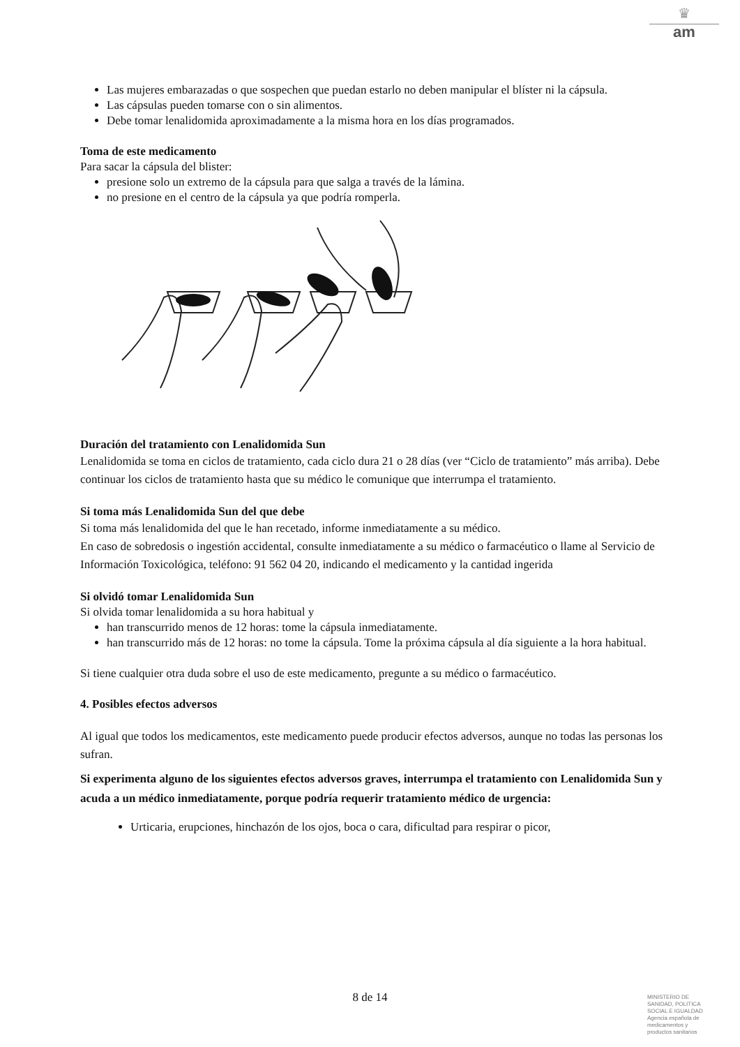♛
am
Las mujeres embarazadas o que sospechen que puedan estarlo no deben manipular el blíster ni la cápsula.
Las cápsulas pueden tomarse con o sin alimentos.
Debe tomar lenalidomida aproximadamente a la misma hora en los días programados.
Toma de este medicamento
Para sacar la cápsula del blister:
presione solo un extremo de la cápsula para que salga a través de la lámina.
no presione en el centro de la cápsula ya que podría romperla.
Duración del tratamiento con Lenalidomida Sun
Lenalidomida se toma en ciclos de tratamiento, cada ciclo dura 21 o 28 días (ver “Ciclo de tratamiento” más arriba). Debe continuar los ciclos de tratamiento hasta que su médico le comunique que interrumpa el tratamiento.
Si toma más Lenalidomida Sun del que debe
Si toma más lenalidomida del que le han recetado, informe inmediatamente a su médico.
En caso de sobredosis o ingestión accidental, consulte inmediatamente a su médico o farmacéutico o llame al Servicio de Información Toxicológica, teléfono: 91 562 04 20, indicando el medicamento y la cantidad ingerida
Si olvidó tomar Lenalidomida Sun
Si olvida tomar lenalidomida a su hora habitual y
han transcurrido menos de 12 horas: tome la cápsula inmediatamente.
han transcurrido más de 12 horas: no tome la cápsula. Tome la próxima cápsula al día siguiente a la hora habitual.
Si tiene cualquier otra duda sobre el uso de este medicamento, pregunte a su médico o farmacéutico.
4. Posibles efectos adversos
Al igual que todos los medicamentos, este medicamento puede producir efectos adversos, aunque no todas las personas los sufran.
Si experimenta alguno de los siguientes efectos adversos graves, interrumpa el tratamiento con Lenalidomida Sun y acuda a un médico inmediatamente, porque podría requerir tratamiento médico de urgencia:
Urticaria, erupciones, hinchazón de los ojos, boca o cara, dificultad para respirar o picor,
8 de 14
MINISTERIO DE
SANIDAD, POLITICA
SOCIAL E IGUALDAD
Agencia española de
medicamentos y
productos sanitarios